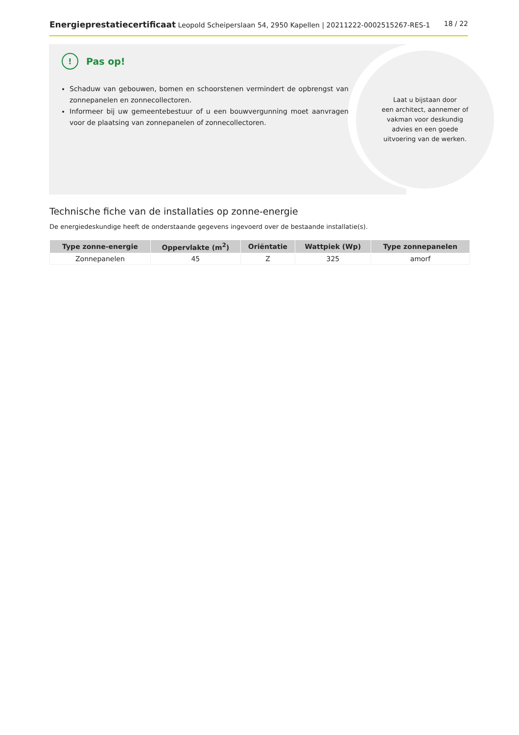Energieprestatiecertificaat Leopold Scheiperslaan 54, 2950 Kapellen | 20211222-0002515267-RES-1
18 / 22
Laat u bijstaan door
een architect, aannemer of
vakman voor deskundig
advies en een goede
uitvoering van de werken.
! Pas op!
Schaduw van gebouwen, bomen en schoorstenen vermindert de opbrengst van zonnepanelen en zonnecollectoren.
Informeer bij uw gemeentebestuur of u een bouwvergunning moet aanvragen voor de plaatsing van zonnepanelen of zonnecollectoren.
Technische fiche van de installaties op zonne-energie
De energiedeskundige heeft de onderstaande gegevens ingevoerd over de bestaande installatie(s).
| Type zonne-energie | Oppervlakte (m<sup>2</sup>) | Oriëntatie | Wattpiek (Wp) | Type zonnepanelen |
| --- | --- | --- | --- | --- |
| Zonnepanelen | 45 | Z | 325 | amorf |